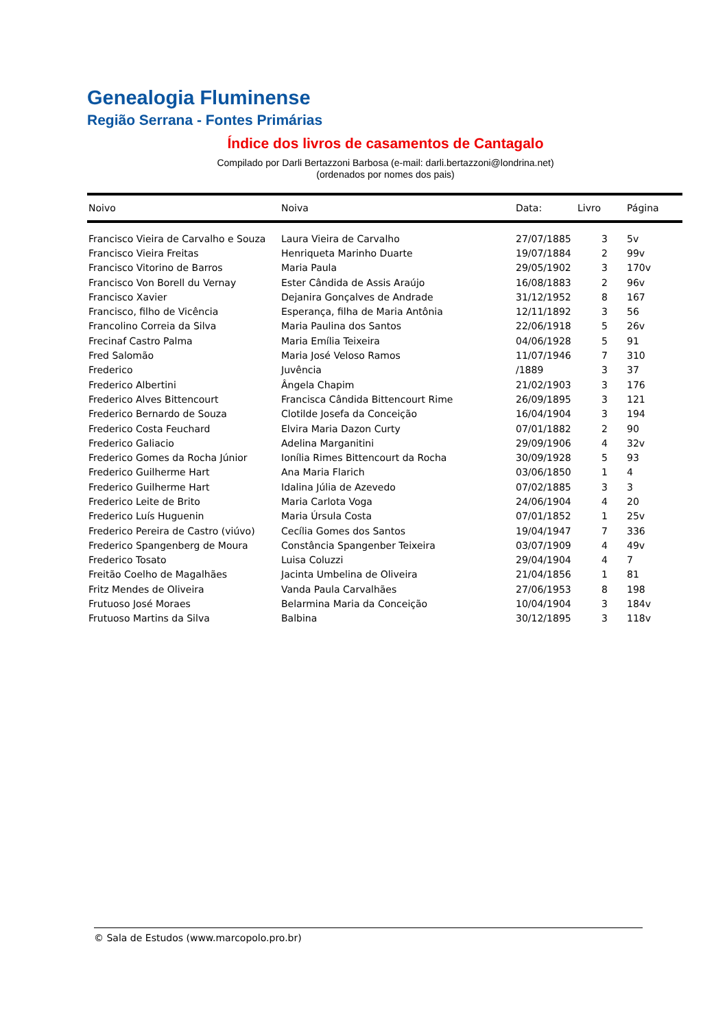Genealogia Fluminense
Região Serrana - Fontes Primárias
Índice dos livros de casamentos de Cantagalo
Compilado por Darli Bertazzoni Barbosa (e-mail: darli.bertazzoni@londrina.net)
(ordenados por nomes dos pais)
| Noivo | Noiva | Data: | Livro | Página |
| --- | --- | --- | --- | --- |
| Francisco Vieira de Carvalho e Souza | Laura Vieira de Carvalho | 27/07/1885 | 3 | 5v |
| Francisco Vieira Freitas | Henriqueta Marinho Duarte | 19/07/1884 | 2 | 99v |
| Francisco Vitorino de Barros | Maria Paula | 29/05/1902 | 3 | 170v |
| Francisco Von Borell du Vernay | Ester Cândida de Assis Araújo | 16/08/1883 | 2 | 96v |
| Francisco Xavier | Dejanira Gonçalves de Andrade | 31/12/1952 | 8 | 167 |
| Francisco, filho de Vicência | Esperança, filha de Maria Antônia | 12/11/1892 | 3 | 56 |
| Francolino Correia da Silva | Maria Paulina dos Santos | 22/06/1918 | 5 | 26v |
| Frecinaf Castro Palma | Maria Emília Teixeira | 04/06/1928 | 5 | 91 |
| Fred Salomão | Maria José Veloso Ramos | 11/07/1946 | 7 | 310 |
| Frederico | Juvência | /1889 | 3 | 37 |
| Frederico Albertini | Ângela Chapim | 21/02/1903 | 3 | 176 |
| Frederico Alves Bittencourt | Francisca Cândida Bittencourt Rime | 26/09/1895 | 3 | 121 |
| Frederico Bernardo de Souza | Clotilde Josefa da Conceição | 16/04/1904 | 3 | 194 |
| Frederico Costa Feuchard | Elvira Maria Dazon Curty | 07/01/1882 | 2 | 90 |
| Frederico Galiacio | Adelina Marganitini | 29/09/1906 | 4 | 32v |
| Frederico Gomes da Rocha Júnior | Ionília Rimes Bittencourt da Rocha | 30/09/1928 | 5 | 93 |
| Frederico Guilherme Hart | Ana Maria Flarich | 03/06/1850 | 1 | 4 |
| Frederico Guilherme Hart | Idalina Júlia de Azevedo | 07/02/1885 | 3 | 3 |
| Frederico Leite de Brito | Maria Carlota Voga | 24/06/1904 | 4 | 20 |
| Frederico Luís Huguenin | Maria Úrsula Costa | 07/01/1852 | 1 | 25v |
| Frederico Pereira de Castro (viúvo) | Cecília Gomes dos Santos | 19/04/1947 | 7 | 336 |
| Frederico Spangenberg de Moura | Constância Spangenber Teixeira | 03/07/1909 | 4 | 49v |
| Frederico Tosato | Luisa Coluzzi | 29/04/1904 | 4 | 7 |
| Freitão Coelho de Magalhães | Jacinta Umbelina de Oliveira | 21/04/1856 | 1 | 81 |
| Fritz Mendes de Oliveira | Vanda Paula Carvalhães | 27/06/1953 | 8 | 198 |
| Frutuoso José Moraes | Belarmina Maria da Conceição | 10/04/1904 | 3 | 184v |
| Frutuoso Martins da Silva | Balbina | 30/12/1895 | 3 | 118v |
© Sala de Estudos (www.marcopolo.pro.br)